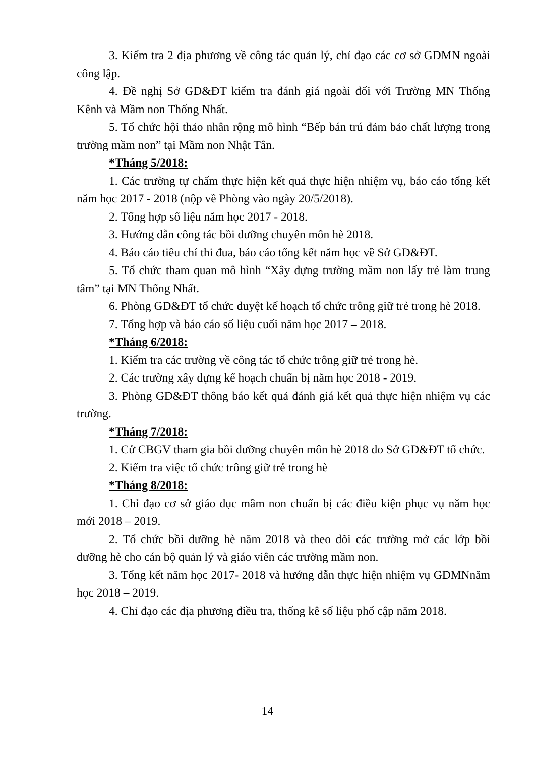3. Kiểm tra 2 địa phương về công tác quản lý, chỉ đạo các cơ sở GDMN ngoài công lập.
4. Đề nghị Sở GD&ĐT kiểm tra đánh giá ngoài đối với Trường MN Thống Kênh và Mầm non Thống Nhất.
5. Tổ chức hội thảo nhân rộng mô hình “Bếp bán trú đảm bảo chất lượng trong trường mầm non” tại Mầm non Nhật Tân.
*Tháng 5/2018:
1. Các trường tự chấm thực hiện kết quả thực hiện nhiệm vụ, báo cáo tổng kết năm học 2017 - 2018 (nộp về Phòng vào ngày 20/5/2018).
2. Tổng hợp số liệu năm học 2017 - 2018.
3. Hướng dẫn công tác bồi dưỡng chuyên môn hè 2018.
4. Báo cáo tiêu chí thi đua, báo cáo tổng kết năm học về Sở GD&ĐT.
5. Tổ chức tham quan mô hình “Xây dựng trường mầm non lấy trẻ làm trung tâm” tại MN Thống Nhất.
6. Phòng GD&ĐT tổ chức duyệt kế hoạch tổ chức trông giữ trẻ trong hè 2018.
7. Tổng hợp và báo cáo số liệu cuối năm học 2017 – 2018.
*Tháng 6/2018:
1. Kiểm tra các trường về công tác tổ chức trông giữ trẻ trong hè.
2. Các trường xây dựng kế hoạch chuẩn bị năm học 2018 - 2019.
3. Phòng GD&ĐT thông báo kết quả đánh giá kết quả thực hiện nhiệm vụ các trường.
*Tháng 7/2018:
1. Cử CBGV tham gia bồi dưỡng chuyên môn hè 2018 do Sở GD&ĐT tổ chức.
2. Kiểm tra việc tổ chức trông giữ trẻ trong hè
*Tháng 8/2018:
1. Chỉ đạo cơ sở giáo dục mầm non chuẩn bị các điều kiện phục vụ năm học mới 2018 – 2019.
2. Tổ chức bồi dưỡng hè năm 2018 và theo dõi các trường mở các lớp bồi dưỡng hè cho cán bộ quản lý và giáo viên các trường mầm non.
3. Tổng kết năm học 2017- 2018 và hướng dẫn thực hiện nhiệm vụ GDMNnăm học 2018 – 2019.
4. Chỉ đạo các địa phương điều tra, thống kê số liệu phổ cập năm 2018.
14